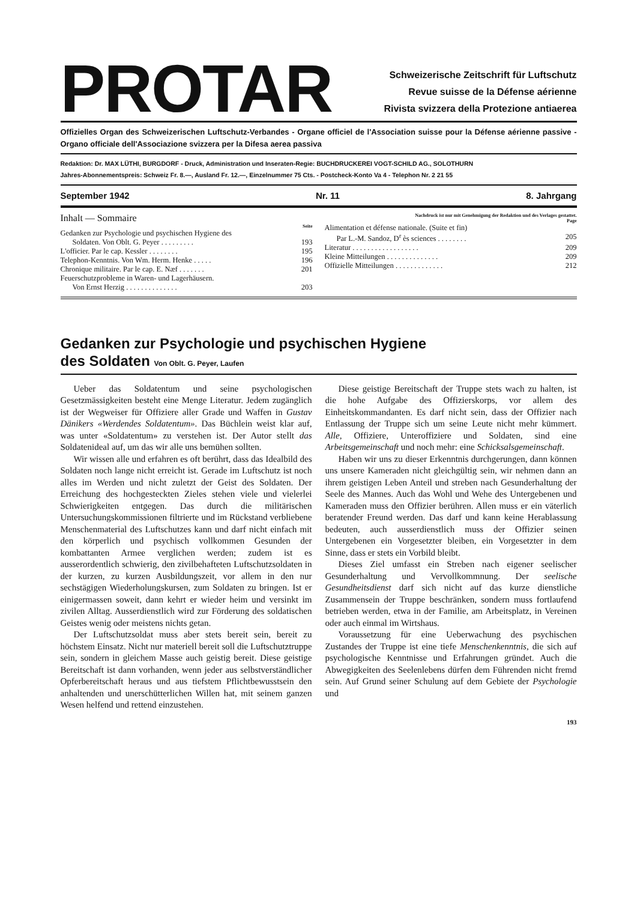PROTAR
Schweizerische Zeitschrift für Luftschutz
Revue suisse de la Défense aérienne
Rivista svizzera della Protezione antiaerea
Offizielles Organ des Schweizerischen Luftschutz-Verbandes - Organe officiel de l'Association suisse pour la Défense aérienne passive - Organo officiale dell'Associazione svizzera per la Difesa aerea passiva
Redaktion: Dr. MAX LÜTHI, BURGDORF - Druck, Administration und Inseraten-Regie: BUCHDRUCKEREI VOGT-SCHILD AG., SOLOTHURN
Jahres-Abonnementspreis: Schweiz Fr. 8.—, Ausland Fr. 12.—, Einzelnummer 75 Cts. - Postcheck-Konto Va 4 - Telephon Nr. 2 21 55
September 1942 Nr. 11 8. Jahrgang
Inhalt — Sommaire
Seite
Gedanken zur Psychologie und psychischen Hygiene des
Soldaten. Von Oblt. G. Peyer . . . . . . . . . 193
L'officier. Par le cap. Kessler . . . . . . . . 195
Telephon-Kenntnis. Von Wm. Herm. Henke . . . . . 196
Chronique militaire. Par le cap. E. Næf . . . . . . . 201
Feuerschutzprobleme in Waren- und Lagerhäusern.
Von Ernst Herzig . . . . . . . . . . . . . . 203
Nachdruck ist nur mit Genehmigung der Redaktion und des Verlages gestattet.
Page
Alimentation et défense nationale. (Suite et fin)
Par L.-M. Sandoz, D<sup>r</sup> ès sciences . . . . . . . . 205
Literatur . . . . . . . . . . . . . . . . . . 209
Kleine Mitteilungen . . . . . . . . . . . . . . 209
Offizielle Mitteilungen . . . . . . . . . . . . . 212
Gedanken zur Psychologie und psychischen Hygiene
des Soldaten Von Oblt. G. Peyer, Laufen
Ueber das Soldatentum und seine psychologischen Gesetzmässigkeiten besteht eine Menge Literatur. Jedem zugänglich ist der Wegweiser für Offiziere aller Grade und Waffen in Gustav Dänikers «Werdendes Soldatentum». Das Büchlein weist klar auf, was unter «Soldatentum» zu verstehen ist. Der Autor stellt das Soldatenideal auf, um das wir alle uns bemühen sollten.
Wir wissen alle und erfahren es oft berührt, dass das Idealbild des Soldaten noch lange nicht erreicht ist. Gerade im Luftschutz ist noch alles im Werden und nicht zuletzt der Geist des Soldaten. Der Erreichung des hochgesteckten Zieles stehen viele und vielerlei Schwierigkeiten entgegen. Das durch die militärischen Untersuchungskommissionen filtrierte und im Rückstand verbliebene Menschenmaterial des Luftschutzes kann und darf nicht einfach mit den körperlich und psychisch vollkommen Gesunden der kombattanten Armee verglichen werden; zudem ist es ausserordentlich schwierig, den zivilbehafteten Luftschutzsoldaten in der kurzen, zu kurzen Ausbildungszeit, vor allem in den nur sechstägigen Wiederholungskursen, zum Soldaten zu bringen. Ist er einigermassen soweit, dann kehrt er wieder heim und versinkt im zivilen Alltag. Ausserdienstlich wird zur Förderung des soldatischen Geistes wenig oder meistens nichts getan.
Der Luftschutzsoldat muss aber stets bereit sein, bereit zu höchstem Einsatz. Nicht nur materiell bereit soll die Luftschutztruppe sein, sondern in gleichem Masse auch geistig bereit. Diese geistige Bereitschaft ist dann vorhanden, wenn jeder aus selbstverständlicher Opferbereitschaft heraus und aus tiefstem Pflichtbewusstsein den anhaltenden und unerschütterlichen Willen hat, mit seinem ganzen Wesen helfend und rettend einzustehen.
Diese geistige Bereitschaft der Truppe stets wach zu halten, ist die hohe Aufgabe des Offizierskorps, vor allem des Einheitskommandanten. Es darf nicht sein, dass der Offizier nach Entlassung der Truppe sich um seine Leute nicht mehr kümmert. Alle, Offiziere, Unteroffiziere und Soldaten, sind eine Arbeitsgemeinschaft und noch mehr: eine Schicksalsgemeinschaft.
Haben wir uns zu dieser Erkenntnis durchgerungen, dann können uns unsere Kameraden nicht gleichgültig sein, wir nehmen dann an ihrem geistigen Leben Anteil und streben nach Gesunderhaltung der Seele des Mannes. Auch das Wohl und Wehe des Untergebenen und Kameraden muss den Offizier berühren. Allen muss er ein väterlich beratender Freund werden. Das darf und kann keine Herablassung bedeuten, auch ausserdienstlich muss der Offizier seinen Untergebenen ein Vorgesetzter bleiben, ein Vorgesetzter in dem Sinne, dass er stets ein Vorbild bleibt.
Dieses Ziel umfasst ein Streben nach eigener seelischer Gesunderhaltung und Vervollkommnung. Der seelische Gesundheitsdienst darf sich nicht auf das kurze dienstliche Zusammensein der Truppe beschränken, sondern muss fortlaufend betrieben werden, etwa in der Familie, am Arbeitsplatz, in Vereinen oder auch einmal im Wirtshaus.
Voraussetzung für eine Ueberwachung des psychischen Zustandes der Truppe ist eine tiefe Menschenkenntnis, die sich auf psychologische Kenntnisse und Erfahrungen gründet. Auch die Abwegigkeiten des Seelenlebens dürfen dem Führenden nicht fremd sein. Auf Grund seiner Schulung auf dem Gebiete der Psychologie und
193